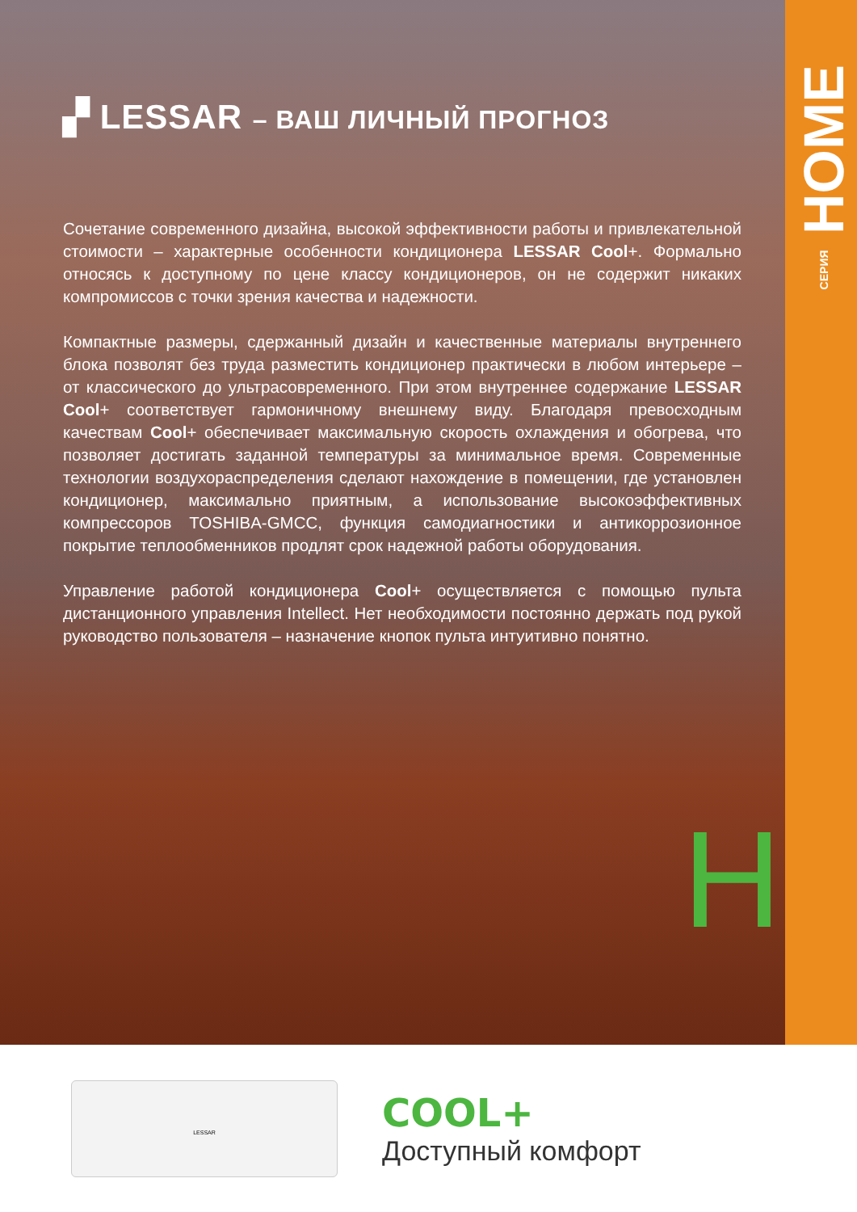СЕРИЯ HOME
H
▞ LESSAR – ВАШ ЛИЧНЫЙ ПРОГНОЗ
Сочетание современного дизайна, высокой эффективности работы и привлекательной стоимости – характерные особенности кондиционера LESSAR Cool+. Формально относясь к доступному по цене классу кондиционеров, он не содержит никаких компромиссов с точки зрения качества и надежности.
Компактные размеры, сдержанный дизайн и качественные материалы внутреннего блока позволят без труда разместить кондиционер практически в любом интерьере – от классического до ультрасовременного. При этом внутреннее содержание LESSAR Cool+ соответствует гармоничному внешнему виду. Благодаря превосходным качествам Cool+ обеспечивает максимальную скорость охлаждения и обогрева, что позволяет достигать заданной температуры за минимальное время. Современные технологии воздухораспределения сделают нахождение в помещении, где установлен кондиционер, максимально приятным, а использование высокоэффективных компрессоров TOSHIBA-GMCC, функция самодиагностики и антикоррозионное покрытие теплообменников продлят срок надежной работы оборудования.
Управление работой кондиционера Cool+ осуществляется с помощью пульта дистанционного управления Intellect. Нет необходимости постоянно держать под рукой руководство пользователя – назначение кнопок пульта интуитивно понятно.
LESSAR
COOL+
Доступный комфорт